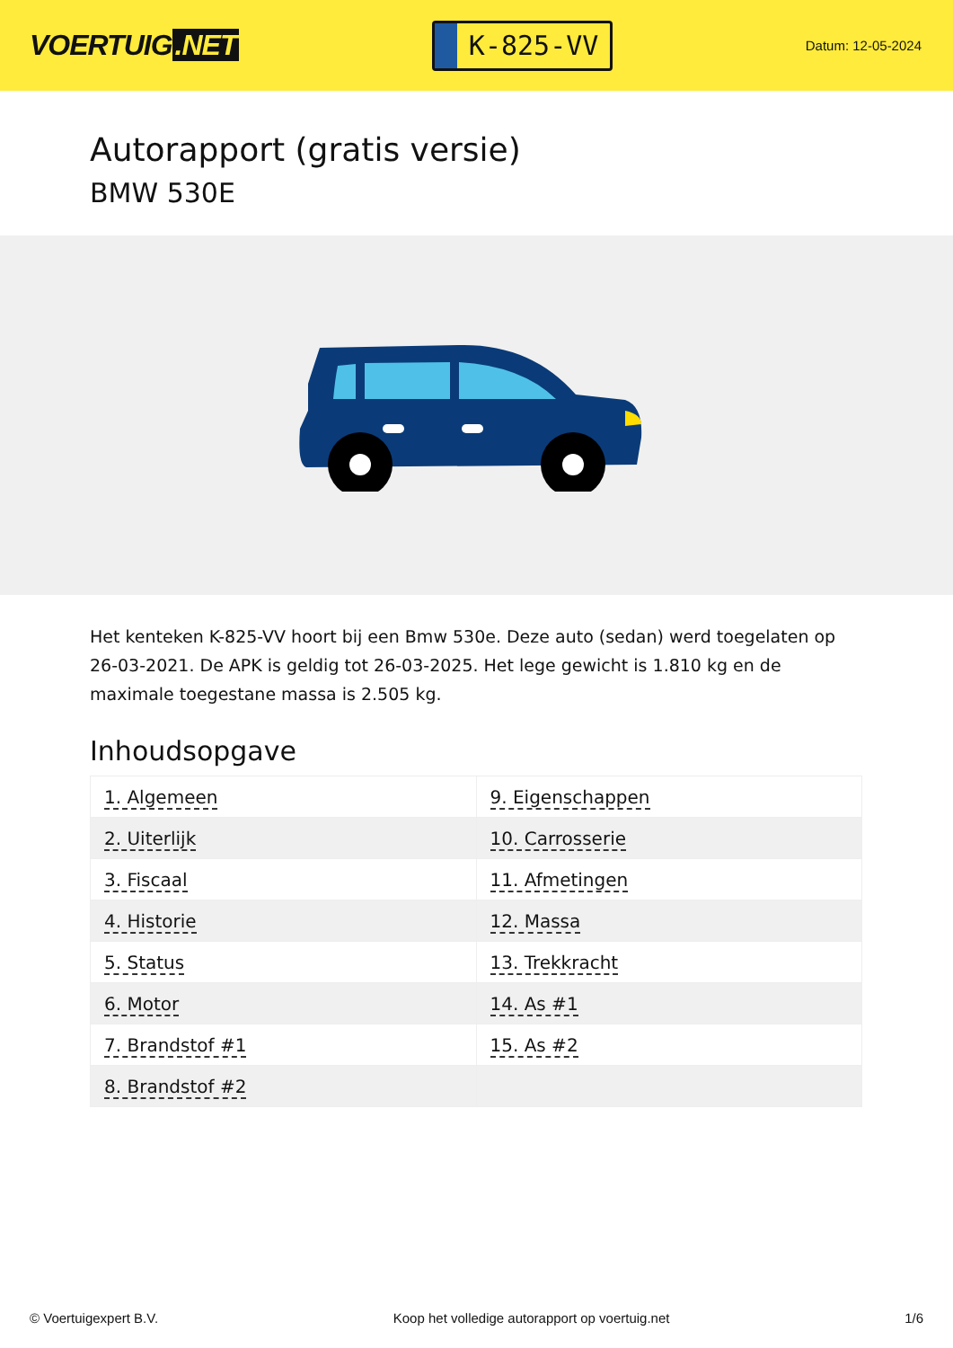VOERTUIG.NET
K-825-VV
Datum: 12-05-2024
Autorapport (gratis versie)
BMW 530E
Het kenteken K-825-VV hoort bij een Bmw 530e. Deze auto (sedan) werd toegelaten op 26-03-2021. De APK is geldig tot 26-03-2025. Het lege gewicht is 1.810 kg en de maximale toegestane massa is 2.505 kg.
Inhoudsopgave
| 1. Algemeen | 9. Eigenschappen |
| 2. Uiterlijk | 10. Carrosserie |
| 3. Fiscaal | 11. Afmetingen |
| 4. Historie | 12. Massa |
| 5. Status | 13. Trekkracht |
| 6. Motor | 14. As #1 |
| 7. Brandstof #1 | 15. As #2 |
| 8. Brandstof #2 | |
© Voertuigexpert B.V. Koop het volledige autorapport op voertuig.net 1/6